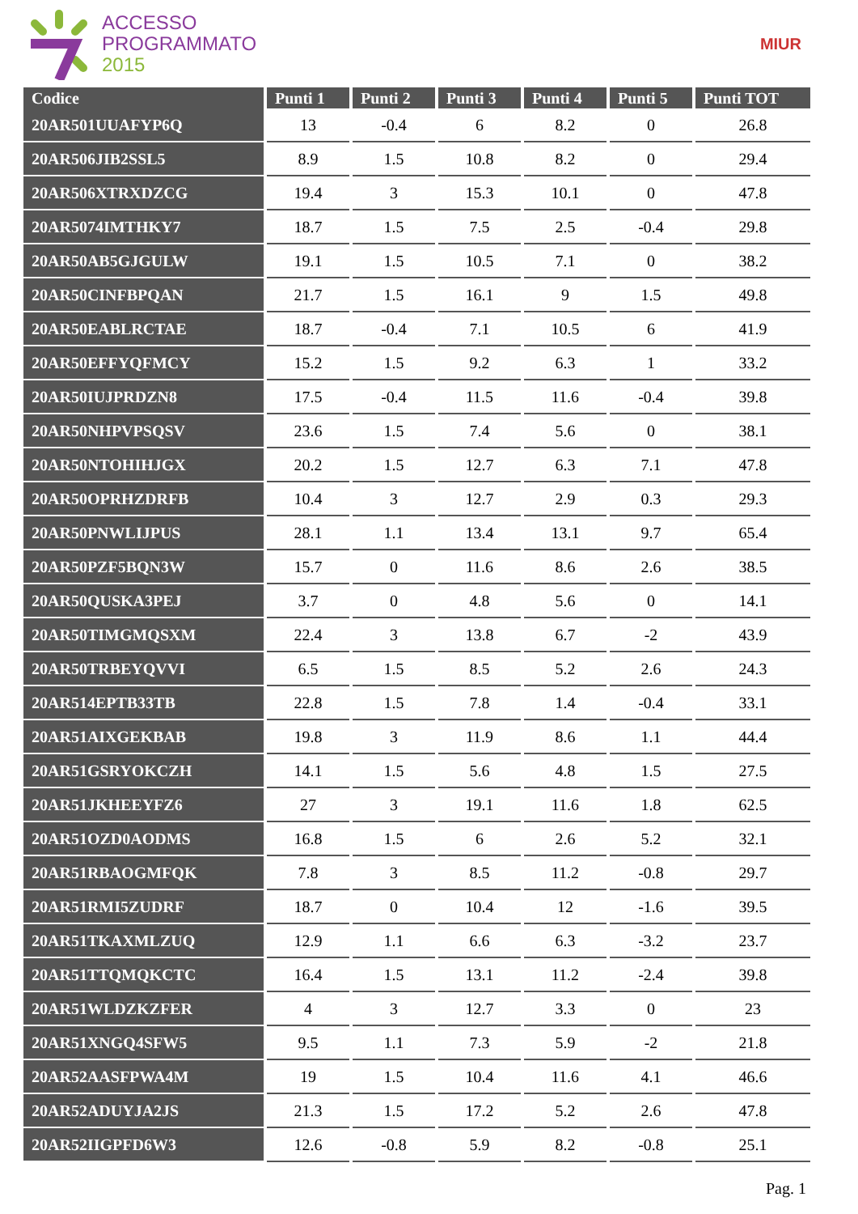ACCESSO
PROGRAMMATO
2015
MIUR
| Codice | Punti 1 | Punti 2 | Punti 3 | Punti 4 | Punti 5 | Punti TOT |
| --- | --- | --- | --- | --- | --- | --- |
| 20AR501UUAFYP6Q | 13 | -0.4 | 6 | 8.2 | 0 | 26.8 |
| 20AR506JIB2SSL5 | 8.9 | 1.5 | 10.8 | 8.2 | 0 | 29.4 |
| 20AR506XTRXDZCG | 19.4 | 3 | 15.3 | 10.1 | 0 | 47.8 |
| 20AR5074IMTHKY7 | 18.7 | 1.5 | 7.5 | 2.5 | -0.4 | 29.8 |
| 20AR50AB5GJGULW | 19.1 | 1.5 | 10.5 | 7.1 | 0 | 38.2 |
| 20AR50CINFBPQAN | 21.7 | 1.5 | 16.1 | 9 | 1.5 | 49.8 |
| 20AR50EABLRCTAE | 18.7 | -0.4 | 7.1 | 10.5 | 6 | 41.9 |
| 20AR50EFFYQFMCY | 15.2 | 1.5 | 9.2 | 6.3 | 1 | 33.2 |
| 20AR50IUJPRDZN8 | 17.5 | -0.4 | 11.5 | 11.6 | -0.4 | 39.8 |
| 20AR50NHPVPSQSV | 23.6 | 1.5 | 7.4 | 5.6 | 0 | 38.1 |
| 20AR50NTOHIHJGX | 20.2 | 1.5 | 12.7 | 6.3 | 7.1 | 47.8 |
| 20AR50OPRHZDRFB | 10.4 | 3 | 12.7 | 2.9 | 0.3 | 29.3 |
| 20AR50PNWLIJPUS | 28.1 | 1.1 | 13.4 | 13.1 | 9.7 | 65.4 |
| 20AR50PZF5BQN3W | 15.7 | 0 | 11.6 | 8.6 | 2.6 | 38.5 |
| 20AR50QUSKA3PEJ | 3.7 | 0 | 4.8 | 5.6 | 0 | 14.1 |
| 20AR50TIMGMQSXM | 22.4 | 3 | 13.8 | 6.7 | -2 | 43.9 |
| 20AR50TRBEYQVVI | 6.5 | 1.5 | 8.5 | 5.2 | 2.6 | 24.3 |
| 20AR514EPTB33TB | 22.8 | 1.5 | 7.8 | 1.4 | -0.4 | 33.1 |
| 20AR51AIXGEKBAB | 19.8 | 3 | 11.9 | 8.6 | 1.1 | 44.4 |
| 20AR51GSRYOKCZH | 14.1 | 1.5 | 5.6 | 4.8 | 1.5 | 27.5 |
| 20AR51JKHEEYFZ6 | 27 | 3 | 19.1 | 11.6 | 1.8 | 62.5 |
| 20AR51OZD0AODMS | 16.8 | 1.5 | 6 | 2.6 | 5.2 | 32.1 |
| 20AR51RBAOGMFQK | 7.8 | 3 | 8.5 | 11.2 | -0.8 | 29.7 |
| 20AR51RMI5ZUDRF | 18.7 | 0 | 10.4 | 12 | -1.6 | 39.5 |
| 20AR51TKAXMLZUQ | 12.9 | 1.1 | 6.6 | 6.3 | -3.2 | 23.7 |
| 20AR51TTQMQKCTC | 16.4 | 1.5 | 13.1 | 11.2 | -2.4 | 39.8 |
| 20AR51WLDZKZFER | 4 | 3 | 12.7 | 3.3 | 0 | 23 |
| 20AR51XNGQ4SFW5 | 9.5 | 1.1 | 7.3 | 5.9 | -2 | 21.8 |
| 20AR52AASFPWA4M | 19 | 1.5 | 10.4 | 11.6 | 4.1 | 46.6 |
| 20AR52ADUYJA2JS | 21.3 | 1.5 | 17.2 | 5.2 | 2.6 | 47.8 |
| 20AR52IIGPFD6W3 | 12.6 | -0.8 | 5.9 | 8.2 | -0.8 | 25.1 |
Pag. 1